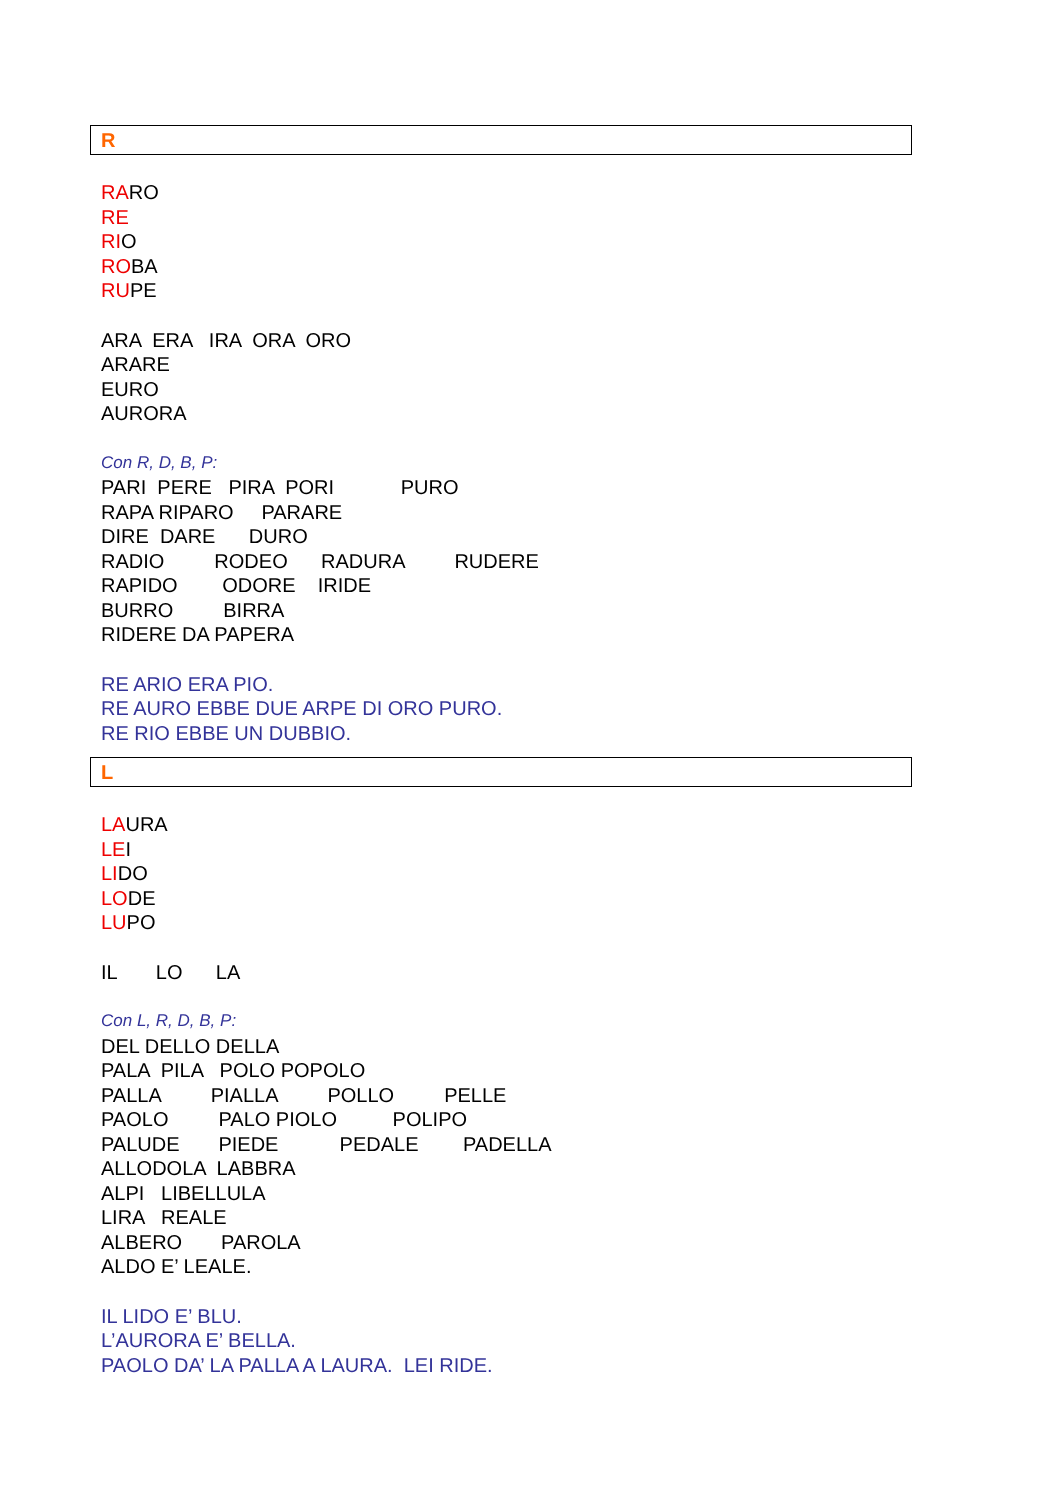R
RARO
RE
RIO
ROBA
RUPE
ARA ERA IRA ORA ORO
ARARE
EURO
AURORA
Con R, D, B, P:
PARI PERE PIRA PORI PURO
RAPA RIPARO PARARE
DIRE DARE DURO
RADIO RODEO RADURA RUDERE
RAPIDO ODORE IRIDE
BURRO BIRRA
RIDERE DA PAPERA
RE ARIO ERA PIO.
RE AURO EBBE DUE ARPE DI ORO PURO.
RE RIO EBBE UN DUBBIO.
L
LAURA
LEI
LIDO
LODE
LUPO
IL LO LA
Con L, R, D, B, P:
DEL DELLO DELLA
PALA PILA POLO POPOLO
PALLA PIALLA POLLO PELLE
PAOLO PALO PIOLO POLIPO
PALUDE PIEDE PEDALE PADELLA
ALLODOLA LABBRA
ALPI LIBELLULA
LIRA REALE
ALBERO PAROLA
ALDO E’ LEALE.
IL LIDO E’ BLU.
L’AURORA E’ BELLA.
PAOLO DA’ LA PALLA A LAURA. LEI RIDE.